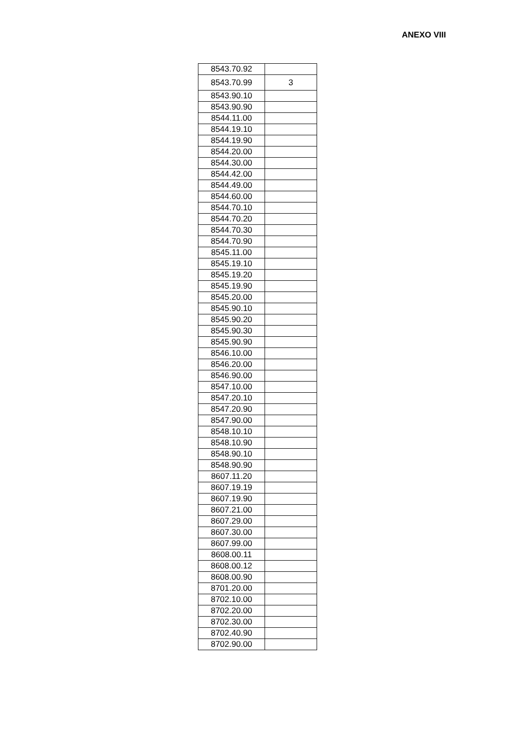ANEXO VIII
| 8543.70.92 | |
| 8543.70.99 | 3 |
| 8543.90.10 | |
| 8543.90.90 | |
| 8544.11.00 | |
| 8544.19.10 | |
| 8544.19.90 | |
| 8544.20.00 | |
| 8544.30.00 | |
| 8544.42.00 | |
| 8544.49.00 | |
| 8544.60.00 | |
| 8544.70.10 | |
| 8544.70.20 | |
| 8544.70.30 | |
| 8544.70.90 | |
| 8545.11.00 | |
| 8545.19.10 | |
| 8545.19.20 | |
| 8545.19.90 | |
| 8545.20.00 | |
| 8545.90.10 | |
| 8545.90.20 | |
| 8545.90.30 | |
| 8545.90.90 | |
| 8546.10.00 | |
| 8546.20.00 | |
| 8546.90.00 | |
| 8547.10.00 | |
| 8547.20.10 | |
| 8547.20.90 | |
| 8547.90.00 | |
| 8548.10.10 | |
| 8548.10.90 | |
| 8548.90.10 | |
| 8548.90.90 | |
| 8607.11.20 | |
| 8607.19.19 | |
| 8607.19.90 | |
| 8607.21.00 | |
| 8607.29.00 | |
| 8607.30.00 | |
| 8607.99.00 | |
| 8608.00.11 | |
| 8608.00.12 | |
| 8608.00.90 | |
| 8701.20.00 | |
| 8702.10.00 | |
| 8702.20.00 | |
| 8702.30.00 | |
| 8702.40.90 | |
| 8702.90.00 | |